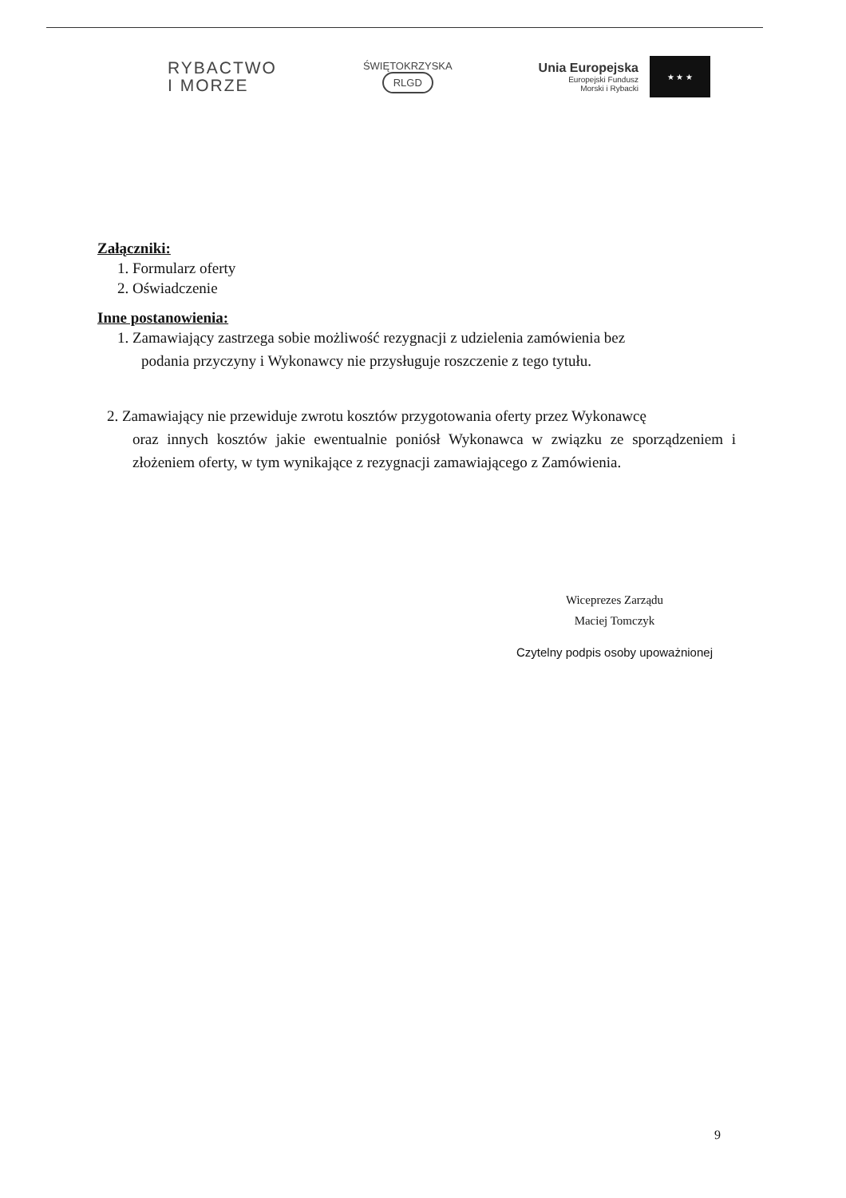RYBACTWO
I MORZE
ŚWIĘTOKRZYSKA
RLGD
Unia Europejska
Europejski Fundusz
Morski i Rybacki
★ ★ ★
Załączniki:
1. Formularz oferty
2. Oświadczenie
Inne postanowienia:
1. Zamawiający zastrzega sobie możliwość rezygnacji z udzielenia zamówienia bez
podania przyczyny i Wykonawcy nie przysługuje roszczenie z tego tytułu.
2. Zamawiający nie przewiduje zwrotu kosztów przygotowania oferty przez Wykonawcę
oraz innych kosztów jakie ewentualnie poniósł Wykonawca w związku ze sporządzeniem i złożeniem oferty, w tym wynikające z rezygnacji zamawiającego z Zamówienia.
Wiceprezes Zarządu
Maciej Tomczyk
Czytelny podpis osoby upoważnionej
9